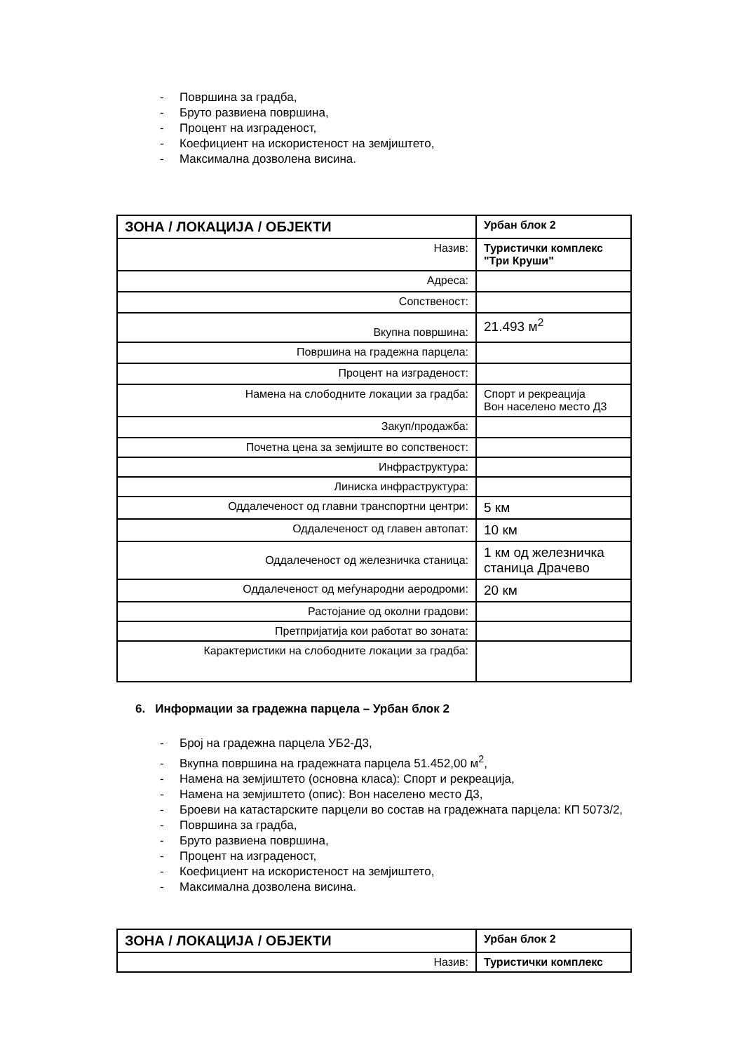- Површина за градба,
- Бруто развиена површина,
- Процент на изграденост,
- Коефициент на искористеност на земјиштето,
- Максимална дозволена висина.
| ЗОНА / ЛОКАЦИЈА / ОБЈЕКТИ | Урбан блок 2 |
| Назив: | Туристички комплекс "Три Круши" |
| Адреса: | |
| Сопственост: | |
| Вкупна површина: | 21.493 м<sup>2</sup> |
| Површина на градежна парцела: | |
| Процент на изграденост: | |
| Намена на слободните локации за градба: | Спорт и рекреација Вон населено место Д3 |
| Закуп/продажба: | |
| Почетна цена за земјиште во сопственост: | |
| Инфраструктура: | |
| Линиска инфраструктура: | |
| Оддалеченост од главни транспортни центри: | 5 км |
| Оддалеченост од главен автопат: | 10 км |
| Оддалеченост од железничка станица: | 1 км од железничка станица Драчево |
| Оддалеченост од меѓународни аеродроми: | 20 км |
| Растојание од околни градови: | |
| Претпријатија кои работат во зоната: | |
| Карактеристики на слободните локации за градба: | |
6. Информации за градежна парцела – Урбан блок 2
- Број на градежна парцела УБ2-Д3,
- Вкупна површина на градежната парцела 51.452,00 м<sup>2</sup>,
- Намена на земјиштето (основна класа): Спорт и рекреација,
- Намена на земјиштето (опис): Вон населено место Д3,
- Броеви на катастарските парцели во состав на градежната парцела: КП 5073/2,
- Површина за градба,
- Бруто развиена површина,
- Процент на изграденост,
- Коефициент на искористеност на земјиштето,
- Максимална дозволена висина.
| ЗОНА / ЛОКАЦИЈА / ОБЈЕКТИ | Урбан блок 2 |
| Назив: | Туристички комплекс |